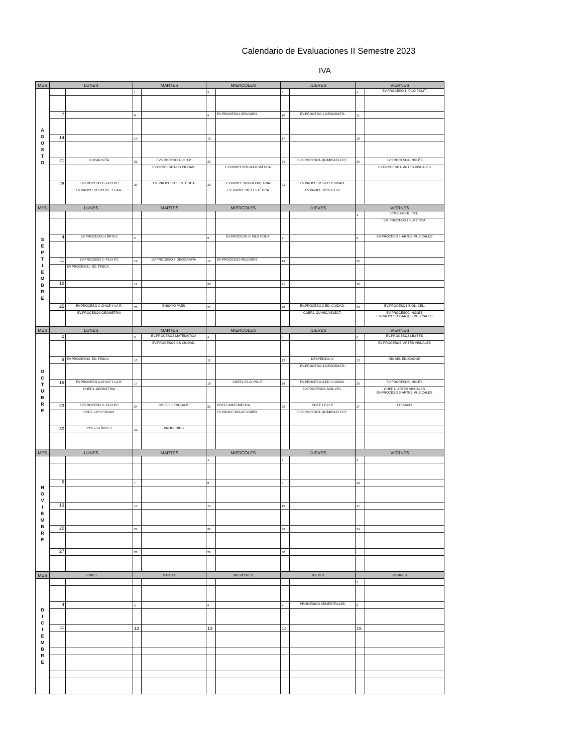Calendario de Evaluaciones II Semestre 2023
IVA
| MES | LUNES | | MARTES | | MIERCOLES | | JUEVES | | VIERNES | |
| --- | --- | --- | --- | --- | --- | --- | --- | --- | --- | --- |
| A G O S T O | | | 1 | | 2 | | 3 | | 4 | EV.PROCESO 1- FILO POLIT. |
| | 7 | | 8 | | 9 | EV.PROCESO1-RELIGIÓN | 10 | EV.PROCESO 1-GEOGRAFÍA | 11 | |
| | 14 | | 15 | | 16 | | 17 | | 18 | |
| | 21 | EUCARISTÍA | 22 | EV.PROCESO 1- C.H.P | 23 | | 24 | EV.PROCESO1-QUÍMICA ELECT. | 25 | EV.PROCESO1-INGLÉS |
| | | | | EV.PROCESO1-CS CIUDAD. | | EV.PROCESO1-MATEMÁTICA | | | | EV.PROCESO1- ARTES VISUALES |
| | 28 | EV.PROCESO 1- FILO P.C | 29 | EV. PROCESO 1 ESTÉTICA | 30 | EV.PROCESO1-GEOMETRIA | 31 | EV.PROCESO 1-ED. CIUDAD. | | |
| | | EV.PROCESO 1-CHILE Y LA R. | | | | EV. PROCESO 1 ESTÉTICA | | EV.PROCESO 2- C.H.P | | |
| MES | LUNES | | MARTES | | MIERCOLES | | JUEVES | | VIERNES | |
| S E P T I E M B R E | | | | | | | | | 1 | COEF1-BIOL. CEL. |
| | | | | | | | | | | EV. PROCESO 1 ESTÉTICA |
| | 4 | EV.PROCESO1-LÍMITES | 5 | | 6 | EV.PROCESO 2- FILO POLIT. | 7 | | 8 | EV.PROCESO 1-ARTES MUSICALES |
| | 11 | EV.PROCESO 2- FILO P.C | 12 | EV.PROCESO 2-GEOGRAFÍA | 13 | EV.PROCESO2-RELIGIÓN | 14 | | 15 | |
| | | EV.PROCESO1- ED. FISICA | | | | | | | | |
| | 18 | | 19 | | 20 | | 21 | | 22 | |
| | 25 | EV.PROCESO 2-CHILE Y LA R. | 26 | ENSAYO PAES | 27 | | 28 | EV.PROCESO 2-ED. CIUDAD. | 29 | EV.PROCESO1-BIOL. CEL. |
| | | EV.PROCESO2-GEOMETRIA | | | | | | COEF.1-QUÍMICA ELECT. | | EV.PROCESO2-INGLÉS EV.PROCESO 2-ARTES MUSICALES |
| MES | LUNES | | MARTES | | MIERCOLES | | JUEVES | | VIERNES | |
| O C T U B R E | 2 | | 3 | EV.PROCESO2-MATEMÁTICA | 4 | | 5 | | 6 | EV.PROCESO2-LÍMITES |
| | | | | EV.PROCESO2-CS CIUDAD. | | | | | | EV.PROCESO2- ARTES VISUALES |
| | 9 | EV.PROCESO2- ED. FISICA | 10 | | 11 | | 12 | DESPEDIDA IV | 13 | DÍA DEL EDUCADOR |
| | | | | | | | | EV.PROCESO 3-GEOGRAFÍA | | |
| | 16 | EV.PROCESO 3-CHILE Y LA R. | 17 | | 18 | COEF1-FILO. POLIT. | 19 | EV.PROCESO 3-ED. CIUDAD. | 20 | EV.PROCESO3-INGLÉS |
| | | COEF.1-GEOMETRIA | | | | | | EV.PROCESO2-BIOL.CEL. | | COEF.1- ARTES VISUALES EV.PROCESO 3-ARTES MUSICALES |
| | 23 | EV.PROCESO 3- FILO P.C | 24 | COEF. 1 LENGUAJE | 25 | COEF1-MATEMÁTICA | 26 | COEF.1 C.H.P | 27 | FERIADO |
| | | COEF.1-CS CIUDAD. | | | | EV.PROCESO3-RELIGIÓN | | EV.PROCESO1-QUÍMICA ELECT. | | |
| | 30 | COEF.1-LÍMITES | 31 | PROMEDIOS | | | | | | |
| MES | LUNES | | MARTES | | MIERCOLES | | JUEVES | | VIERNES | |
| N O V I E M B R E | | | | | 1 | | 2 | | 3 | |
| | 6 | | 7 | | 8 | | 9 | | 10 | |
| | 13 | | 14 | | 15 | | 16 | | 17 | |
| | 20 | | 21 | | 22 | | 23 | | 24 | |
| | 27 | | 28 | | 29 | | 30 | | | |
| MES | LUNES | | MARTES | | MIERCOLES | | JUEVES | | VIERNES | |
| D I C I E M B R E | | | | | | | | | 1 | |
| | 4 | | 5 | | 6 | | 7 | PROMEDIOS SEMESTRALES | 8 | |
| | 11 | | 12 | | 13 | | 14 | | 15 | |